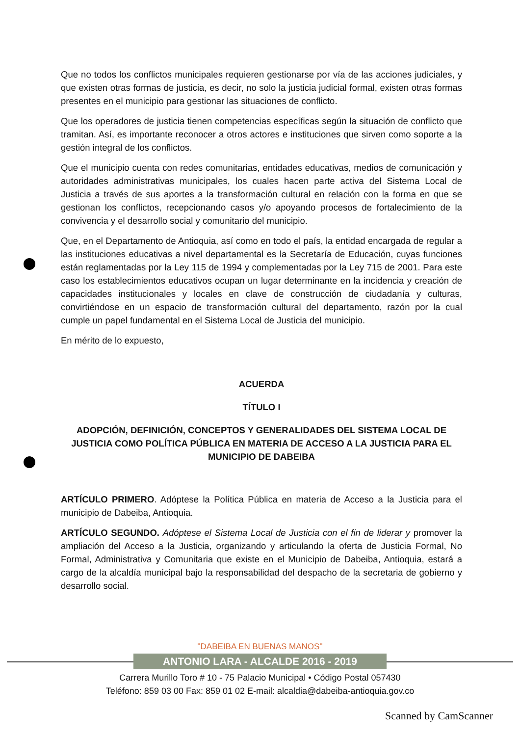Que no todos los conflictos municipales requieren gestionarse por vía de las acciones judiciales, y que existen otras formas de justicia, es decir, no solo la justicia judicial formal, existen otras formas presentes en el municipio para gestionar las situaciones de conflicto.
Que los operadores de justicia tienen competencias específicas según la situación de conflicto que tramitan. Así, es importante reconocer a otros actores e instituciones que sirven como soporte a la gestión integral de los conflictos.
Que el municipio cuenta con redes comunitarias, entidades educativas, medios de comunicación y autoridades administrativas municipales, los cuales hacen parte activa del Sistema Local de Justicia a través de sus aportes a la transformación cultural en relación con la forma en que se gestionan los conflictos, recepcionando casos y/o apoyando procesos de fortalecimiento de la convivencia y el desarrollo social y comunitario del municipio.
Que, en el Departamento de Antioquia, así como en todo el país, la entidad encargada de regular a las instituciones educativas a nivel departamental es la Secretaría de Educación, cuyas funciones están reglamentadas por la Ley 115 de 1994 y complementadas por la Ley 715 de 2001. Para este caso los establecimientos educativos ocupan un lugar determinante en la incidencia y creación de capacidades institucionales y locales en clave de construcción de ciudadanía y culturas, convirtiéndose en un espacio de transformación cultural del departamento, razón por la cual cumple un papel fundamental en el Sistema Local de Justicia del municipio.
En mérito de lo expuesto,
ACUERDA
TÍTULO I
ADOPCIÓN, DEFINICIÓN, CONCEPTOS Y GENERALIDADES DEL SISTEMA LOCAL DE JUSTICIA COMO POLÍTICA PÚBLICA EN MATERIA DE ACCESO A LA JUSTICIA PARA EL MUNICIPIO DE DABEIBA
ARTÍCULO PRIMERO. Adóptese la Política Pública en materia de Acceso a la Justicia para el municipio de Dabeiba, Antioquia.
ARTÍCULO SEGUNDO. Adóptese el Sistema Local de Justicia con el fin de liderar y promover la ampliación del Acceso a la Justicia, organizando y articulando la oferta de Justicia Formal, No Formal, Administrativa y Comunitaria que existe en el Municipio de Dabeiba, Antioquia, estará a cargo de la alcaldía municipal bajo la responsabilidad del despacho de la secretaria de gobierno y desarrollo social.
"DABEIBA EN BUENAS MANOS"
ANTONIO LARA - ALCALDE 2016 - 2019
Carrera Murillo Toro # 10 - 75 Palacio Municipal • Código Postal 057430
Teléfono: 859 03 00 Fax: 859 01 02 E-mail: alcaldia@dabeiba-antioquia.gov.co
Scanned by CamScanner